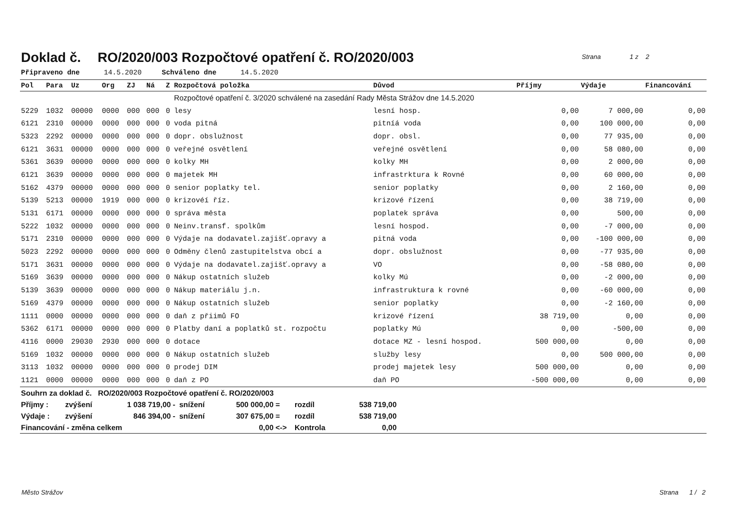Strana 1 z 2
Doklad č. RO/2020/003 Rozpočtové opatření č. RO/2020/003
Připraveno dne 14.5.2020 Schváleno dne 14.5.2020
| Pol | Para | Uz | Org | ZJ | Ná | Z | Rozpočtová položka | Důvod | Příjmy | Výdaje | Financování |
| --- | --- | --- | --- | --- | --- | --- | --- | --- | --- | --- | --- |
| | | | | | | | Rozpočtové opatření č. 3/2020 schválené na zasedání Rady Města Strážov dne 14.5.2020 | | | | |
| 5229 | 1032 | 00000 | 0000 | 000 | 000 | 0 | lesy | lesní hosp. | 0,00 | 7 000,00 | 0,00 |
| 6121 | 2310 | 00000 | 0000 | 000 | 000 | 0 | voda pitná | pitníá voda | 0,00 | 100 000,00 | 0,00 |
| 5323 | 2292 | 00000 | 0000 | 000 | 000 | 0 | dopr. obslužnost | dopr. obsl. | 0,00 | 77 935,00 | 0,00 |
| 6121 | 3631 | 00000 | 0000 | 000 | 000 | 0 | veřejné osvětlení | veřejné osvětlení | 0,00 | 58 080,00 | 0,00 |
| 5361 | 3639 | 00000 | 0000 | 000 | 000 | 0 | kolky MH | kolky MH | 0,00 | 2 000,00 | 0,00 |
| 6121 | 3639 | 00000 | 0000 | 000 | 000 | 0 | majetek MH | infrastrktura k Rovné | 0,00 | 60 000,00 | 0,00 |
| 5162 | 4379 | 00000 | 0000 | 000 | 000 | 0 | senior poplatky tel. | senior poplatky | 0,00 | 2 160,00 | 0,00 |
| 5139 | 5213 | 00000 | 1919 | 000 | 000 | 0 | krizovéí říz. | krizové řízení | 0,00 | 38 719,00 | 0,00 |
| 5131 | 6171 | 00000 | 0000 | 000 | 000 | 0 | správa města | poplatek správa | 0,00 | 500,00 | 0,00 |
| 5222 | 1032 | 00000 | 0000 | 000 | 000 | 0 | Neinv.transf. spolkům | lesní hospod. | 0,00 | -7 000,00 | 0,00 |
| 5171 | 2310 | 00000 | 0000 | 000 | 000 | 0 | Výdaje na dodavatel.zajišť.opravy a | pitná voda | 0,00 | -100 000,00 | 0,00 |
| 5023 | 2292 | 00000 | 0000 | 000 | 000 | 0 | Odměny členů zastupitelstva obcí a | dopr. obslužnost | 0,00 | -77 935,00 | 0,00 |
| 5171 | 3631 | 00000 | 0000 | 000 | 000 | 0 | Výdaje na dodavatel.zajišť.opravy a | VO | 0,00 | -58 080,00 | 0,00 |
| 5169 | 3639 | 00000 | 0000 | 000 | 000 | 0 | Nákup ostatních služeb | kolky Mú | 0,00 | -2 000,00 | 0,00 |
| 5139 | 3639 | 00000 | 0000 | 000 | 000 | 0 | Nákup materiálu j.n. | infrastruktura k rovné | 0,00 | -60 000,00 | 0,00 |
| 5169 | 4379 | 00000 | 0000 | 000 | 000 | 0 | Nákup ostatních služeb | senior poplatky | 0,00 | -2 160,00 | 0,00 |
| 1111 | 0000 | 00000 | 0000 | 000 | 000 | 0 | daň z přiimů FO | krizové řízení | 38 719,00 | 0,00 | 0,00 |
| 5362 | 6171 | 00000 | 0000 | 000 | 000 | 0 | Platby daní a poplatků st. rozpočtu | poplatky Mú | 0,00 | -500,00 | 0,00 |
| 4116 | 0000 | 29030 | 2930 | 000 | 000 | 0 | dotace | dotace MZ - lesní hospod. | 500 000,00 | 0,00 | 0,00 |
| 5169 | 1032 | 00000 | 0000 | 000 | 000 | 0 | Nákup ostatních služeb | služby lesy | 0,00 | 500 000,00 | 0,00 |
| 3113 | 1032 | 00000 | 0000 | 000 | 000 | 0 | prodej DIM | prodej majetek lesy | 500 000,00 | 0,00 | 0,00 |
| 1121 | 0000 | 00000 | 0000 | 000 | 000 | 0 | daň z PO | daň PO | -500 000,00 | 0,00 | 0,00 |
| Souhrn za doklad č. RO/2020/003 Rozpočtové opatření č. RO/2020/003 | | | | | | | | | |
| Příjmy : | zvýšení | 1 038 719,00 | - | snížení | 500 000,00 | = | rozdíl | 538 719,00 | |
| Výdaje : | zvýšení | 846 394,00 | - | snížení | 307 675,00 | = | rozdíl | 538 719,00 | |
| Financování - změna celkem | | | | | 0,00 | <-> | Kontrola | 0,00 | |
Město Strážov Strana 1 / 2